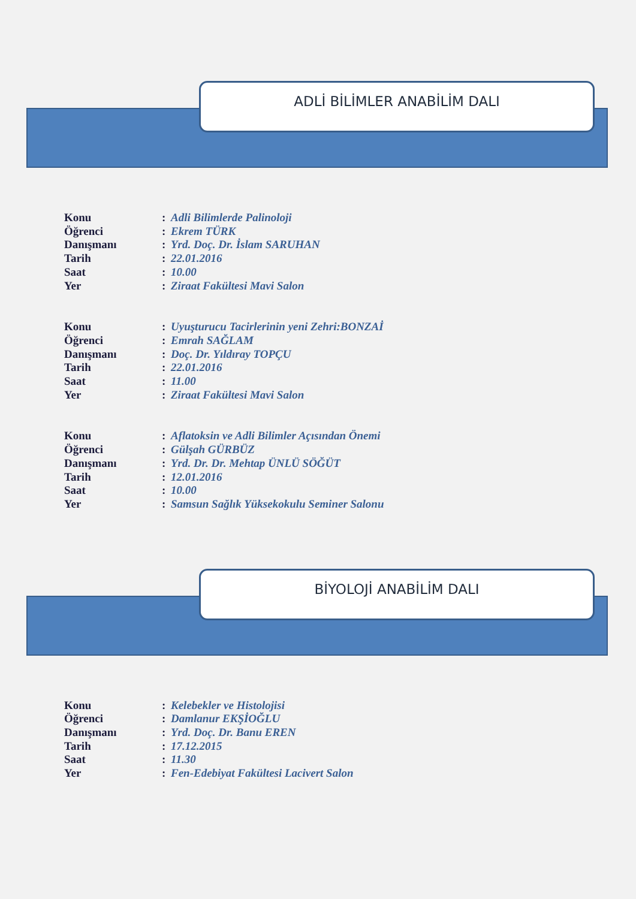ADLİ BİLİMLER ANABİLİM DALI
Konu: Adli Bilimlerde Palinoloji
Öğrenci: Ekrem TÜRK
Danışmanı: Yrd. Doç. Dr. İslam SARUHAN
Tarih: 22.01.2016
Saat: 10.00
Yer: Ziraat Fakültesi Mavi Salon
Konu: Uyuşturucu Tacirlerinin yeni Zehri:BONZAİ
Öğrenci: Emrah SAĞLAM
Danışmanı: Doç. Dr. Yıldıray TOPÇU
Tarih: 22.01.2016
Saat: 11.00
Yer: Ziraat Fakültesi Mavi Salon
Konu: Aflatoksin ve Adli Bilimler Açısından Önemi
Öğrenci: Gülşah GÜRBÜZ
Danışmanı: Yrd. Dr. Dr. Mehtap ÜNLÜ SÖĞÜT
Tarih: 12.01.2016
Saat: 10.00
Yer: Samsun Sağlık Yüksekokulu Seminer Salonu
BİYOLOJİ ANABİLİM DALI
Konu: Kelebekler ve Histolojisi
Öğrenci: Damlanur EKŞİOĞLU
Danışmanı: Yrd. Doç. Dr. Banu EREN
Tarih: 17.12.2015
Saat: 11.30
Yer: Fen-Edebiyat Fakültesi Lacivert Salon